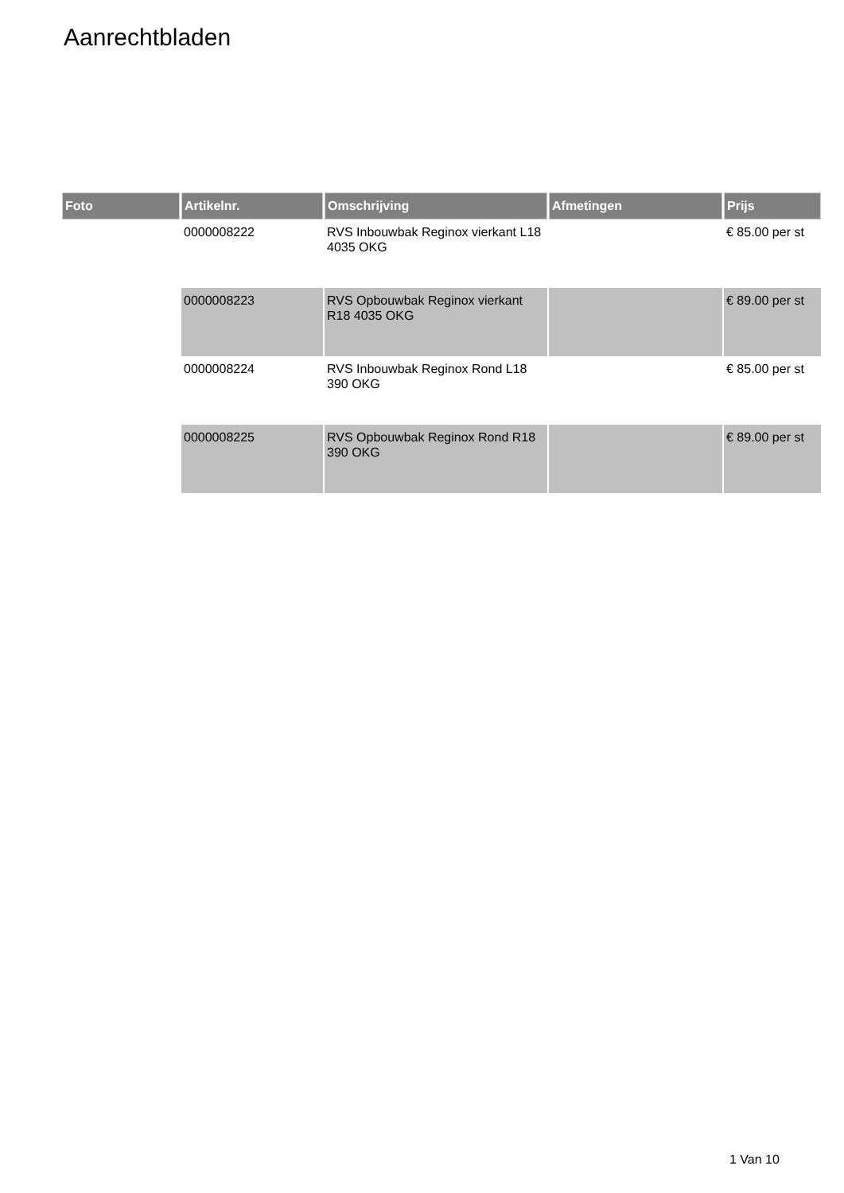Aanrechtbladen
| Foto | Artikelnr. | Omschrijving | Afmetingen | Prijs |
| --- | --- | --- | --- | --- |
| | 0000008222 | RVS Inbouwbak Reginox vierkant L18 4035 OKG | | € 85.00 per st |
| | 0000008223 | RVS Opbouwbak Reginox vierkant R18 4035 OKG | | € 89.00 per st |
| | 0000008224 | RVS Inbouwbak Reginox Rond L18 390 OKG | | € 85.00 per st |
| | 0000008225 | RVS Opbouwbak Reginox Rond R18 390 OKG | | € 89.00 per st |
1 Van 10